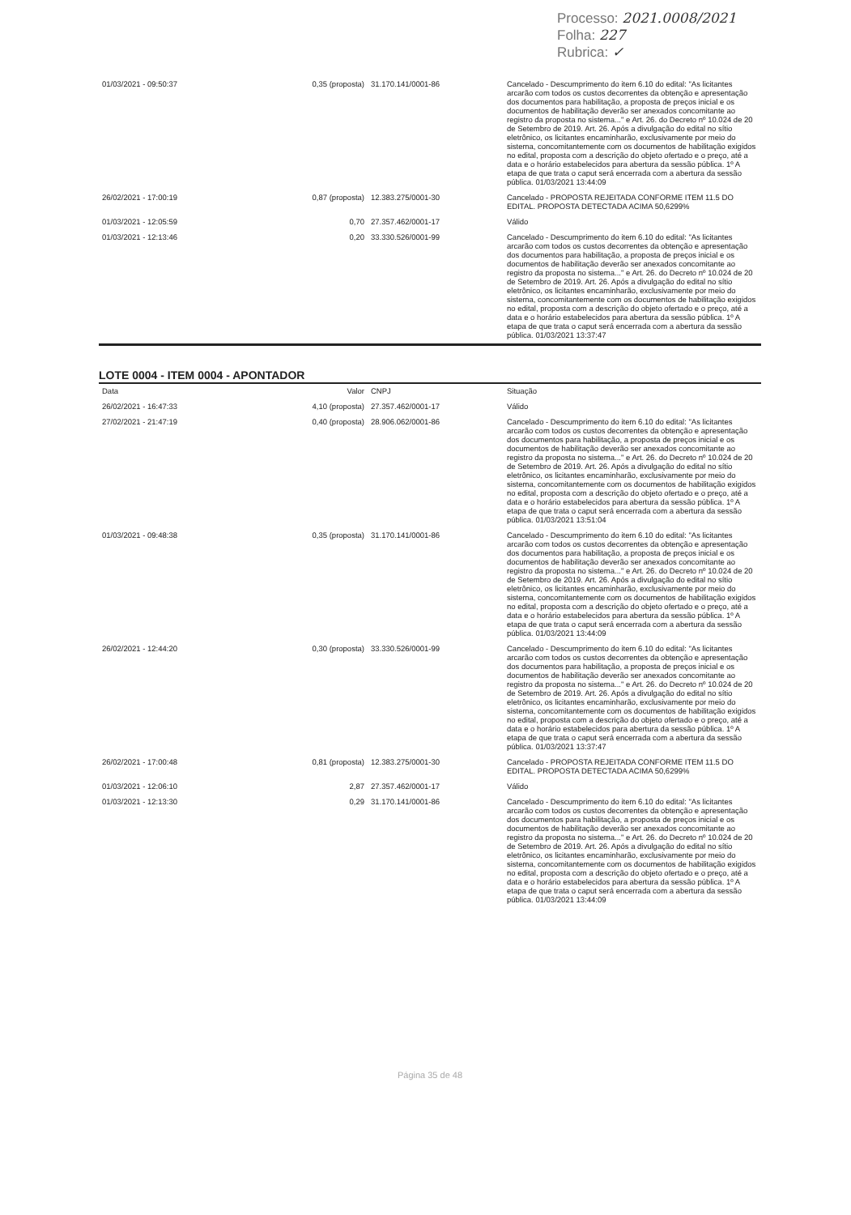Processo: 2021.0008/2021
Folha: 227
Rubrica: ✓
| 01/03/2021 - 09:50:37 | 0,35 (proposta) | 31.170.141/0001-86 | Cancelado - Descumprimento do item 6.10 do edital: "As licitantes arcarão com todos os custos decorrentes da obtenção e apresentação dos documentos para habilitação, a proposta de preços inicial e os documentos de habilitação deverão ser anexados concomitante ao registro da proposta no sistema..." e Art. 26. do Decreto nº 10.024 de 20 de Setembro de 2019. Art. 26. Após a divulgação do edital no sítio eletrônico, os licitantes encaminharão, exclusivamente por meio do sistema, concomitantemente com os documentos de habilitação exigidos no edital, proposta com a descrição do objeto ofertado e o preço, até a data e o horário estabelecidos para abertura da sessão pública. 1º A etapa de que trata o caput será encerrada com a abertura da sessão pública. 01/03/2021 13:44:09 |
| 26/02/2021 - 17:00:19 | 0,87 (proposta) | 12.383.275/0001-30 | Cancelado - PROPOSTA REJEITADA CONFORME ITEM 11.5 DO EDITAL. PROPOSTA DETECTADA ACIMA 50,6299% |
| 01/03/2021 - 12:05:59 | 0,70 | 27.357.462/0001-17 | Válido |
| 01/03/2021 - 12:13:46 | 0,20 | 33.330.526/0001-99 | Cancelado - Descumprimento do item 6.10 do edital: "As licitantes arcarão com todos os custos decorrentes da obtenção e apresentação dos documentos para habilitação, a proposta de preços inicial e os documentos de habilitação deverão ser anexados concomitante ao registro da proposta no sistema..." e Art. 26. do Decreto nº 10.024 de 20 de Setembro de 2019. Art. 26. Após a divulgação do edital no sítio eletrônico, os licitantes encaminharão, exclusivamente por meio do sistema, concomitantemente com os documentos de habilitação exigidos no edital, proposta com a descrição do objeto ofertado e o preço, até a data e o horário estabelecidos para abertura da sessão pública. 1º A etapa de que trata o caput será encerrada com a abertura da sessão pública. 01/03/2021 13:37:47 |
LOTE 0004 - ITEM 0004 - APONTADOR
| Data | Valor | CNPJ | Situação |
| --- | --- | --- | --- |
| 26/02/2021 - 16:47:33 | 4,10 (proposta) | 27.357.462/0001-17 | Válido |
| 27/02/2021 - 21:47:19 | 0,40 (proposta) | 28.906.062/0001-86 | Cancelado - Descumprimento do item 6.10 do edital: "As licitantes arcarão com todos os custos decorrentes da obtenção e apresentação dos documentos para habilitação, a proposta de preços inicial e os documentos de habilitação deverão ser anexados concomitante ao registro da proposta no sistema..." e Art. 26. do Decreto nº 10.024 de 20 de Setembro de 2019. Art. 26. Após a divulgação do edital no sítio eletrônico, os licitantes encaminharão, exclusivamente por meio do sistema, concomitantemente com os documentos de habilitação exigidos no edital, proposta com a descrição do objeto ofertado e o preço, até a data e o horário estabelecidos para abertura da sessão pública. 1º A etapa de que trata o caput será encerrada com a abertura da sessão pública. 01/03/2021 13:51:04 |
| 01/03/2021 - 09:48:38 | 0,35 (proposta) | 31.170.141/0001-86 | Cancelado - Descumprimento do item 6.10 do edital: "As licitantes arcarão com todos os custos decorrentes da obtenção e apresentação dos documentos para habilitação, a proposta de preços inicial e os documentos de habilitação deverão ser anexados concomitante ao registro da proposta no sistema..." e Art. 26. do Decreto nº 10.024 de 20 de Setembro de 2019. Art. 26. Após a divulgação do edital no sítio eletrônico, os licitantes encaminharão, exclusivamente por meio do sistema, concomitantemente com os documentos de habilitação exigidos no edital, proposta com a descrição do objeto ofertado e o preço, até a data e o horário estabelecidos para abertura da sessão pública. 1º A etapa de que trata o caput será encerrada com a abertura da sessão pública. 01/03/2021 13:44:09 |
| 26/02/2021 - 12:44:20 | 0,30 (proposta) | 33.330.526/0001-99 | Cancelado - Descumprimento do item 6.10 do edital: "As licitantes arcarão com todos os custos decorrentes da obtenção e apresentação dos documentos para habilitação, a proposta de preços inicial e os documentos de habilitação deverão ser anexados concomitante ao registro da proposta no sistema..." e Art. 26. do Decreto nº 10.024 de 20 de Setembro de 2019. Art. 26. Após a divulgação do edital no sítio eletrônico, os licitantes encaminharão, exclusivamente por meio do sistema, concomitantemente com os documentos de habilitação exigidos no edital, proposta com a descrição do objeto ofertado e o preço, até a data e o horário estabelecidos para abertura da sessão pública. 1º A etapa de que trata o caput será encerrada com a abertura da sessão pública. 01/03/2021 13:37:47 |
| 26/02/2021 - 17:00:48 | 0,81 (proposta) | 12.383.275/0001-30 | Cancelado - PROPOSTA REJEITADA CONFORME ITEM 11.5 DO EDITAL. PROPOSTA DETECTADA ACIMA 50,6299% |
| 01/03/2021 - 12:06:10 | 2,87 | 27.357.462/0001-17 | Válido |
| 01/03/2021 - 12:13:30 | 0,29 | 31.170.141/0001-86 | Cancelado - Descumprimento do item 6.10 do edital: "As licitantes arcarão com todos os custos decorrentes da obtenção e apresentação dos documentos para habilitação, a proposta de preços inicial e os documentos de habilitação deverão ser anexados concomitante ao registro da proposta no sistema..." e Art. 26. do Decreto nº 10.024 de 20 de Setembro de 2019. Art. 26. Após a divulgação do edital no sítio eletrônico, os licitantes encaminharão, exclusivamente por meio do sistema, concomitantemente com os documentos de habilitação exigidos no edital, proposta com a descrição do objeto ofertado e o preço, até a data e o horário estabelecidos para abertura da sessão pública. 1º A etapa de que trata o caput será encerrada com a abertura da sessão pública. 01/03/2021 13:44:09 |
Página 35 de 48